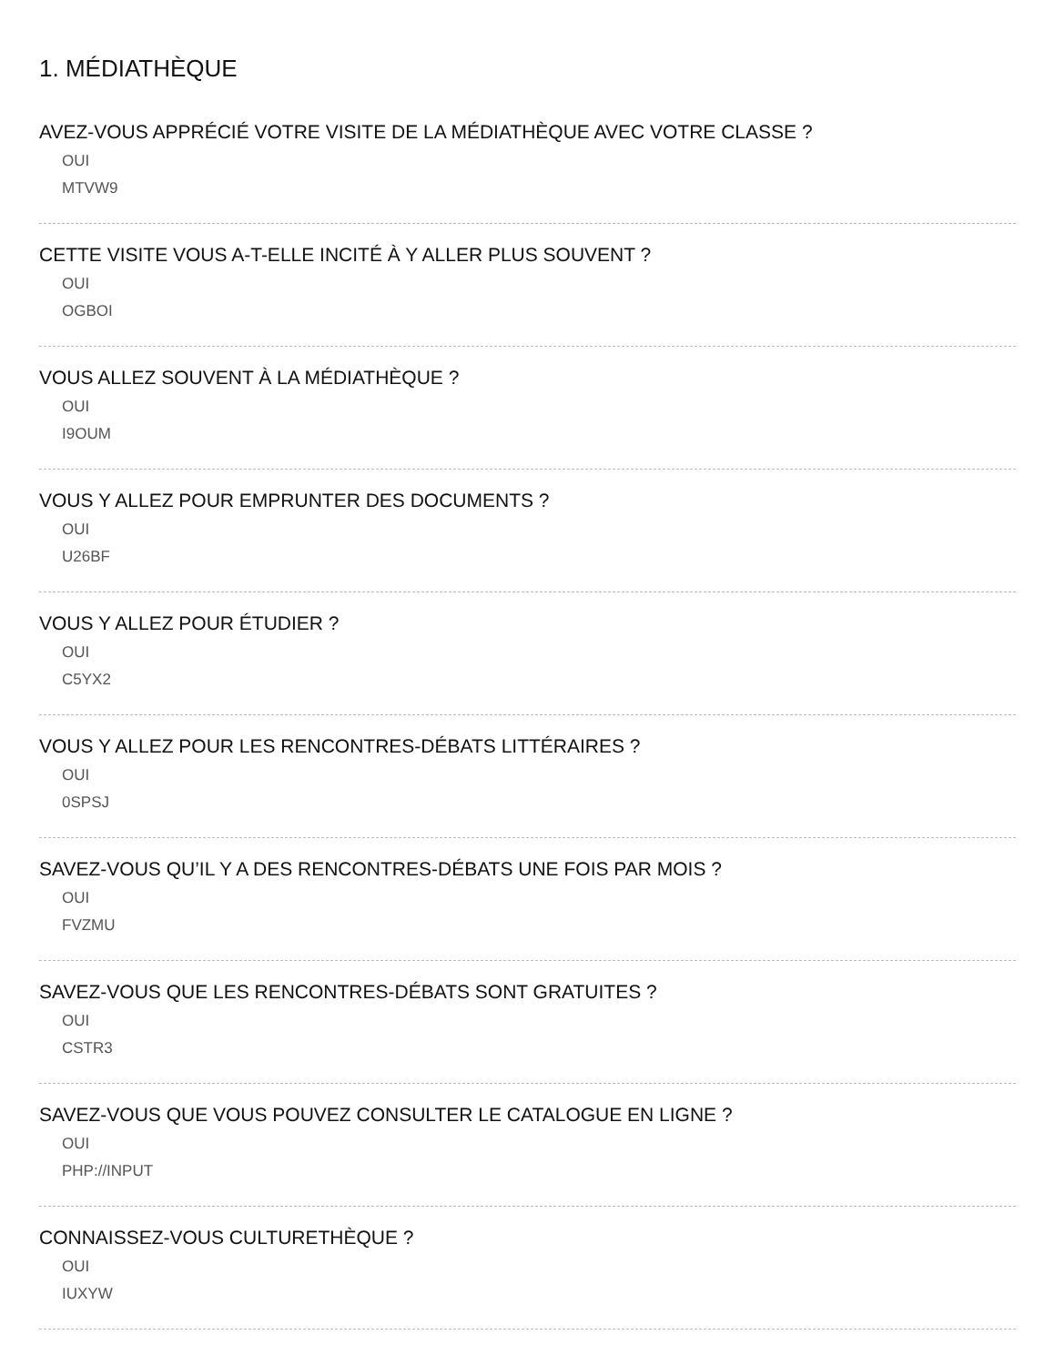1. MÉDIATHÈQUE
AVEZ-VOUS APPRÉCIÉ VOTRE VISITE DE LA MÉDIATHÈQUE AVEC VOTRE CLASSE ?
OUI
MTVW9
CETTE VISITE VOUS A-T-ELLE INCITÉ À Y ALLER PLUS SOUVENT ?
OUI
OGBOI
VOUS ALLEZ SOUVENT À LA MÉDIATHÈQUE ?
OUI
I9OUM
VOUS Y ALLEZ POUR EMPRUNTER DES DOCUMENTS ?
OUI
U26BF
VOUS Y ALLEZ POUR ÉTUDIER ?
OUI
C5YX2
VOUS Y ALLEZ POUR LES RENCONTRES-DÉBATS LITTÉRAIRES ?
OUI
0SPSJ
SAVEZ-VOUS QU’IL Y A DES RENCONTRES-DÉBATS UNE FOIS PAR MOIS ?
OUI
FVZMU
SAVEZ-VOUS QUE LES RENCONTRES-DÉBATS SONT GRATUITES ?
OUI
CSTR3
SAVEZ-VOUS QUE VOUS POUVEZ CONSULTER LE CATALOGUE EN LIGNE ?
OUI
PHP://INPUT
CONNAISSEZ-VOUS CULTURETHÈQUE ?
OUI
IUXYW